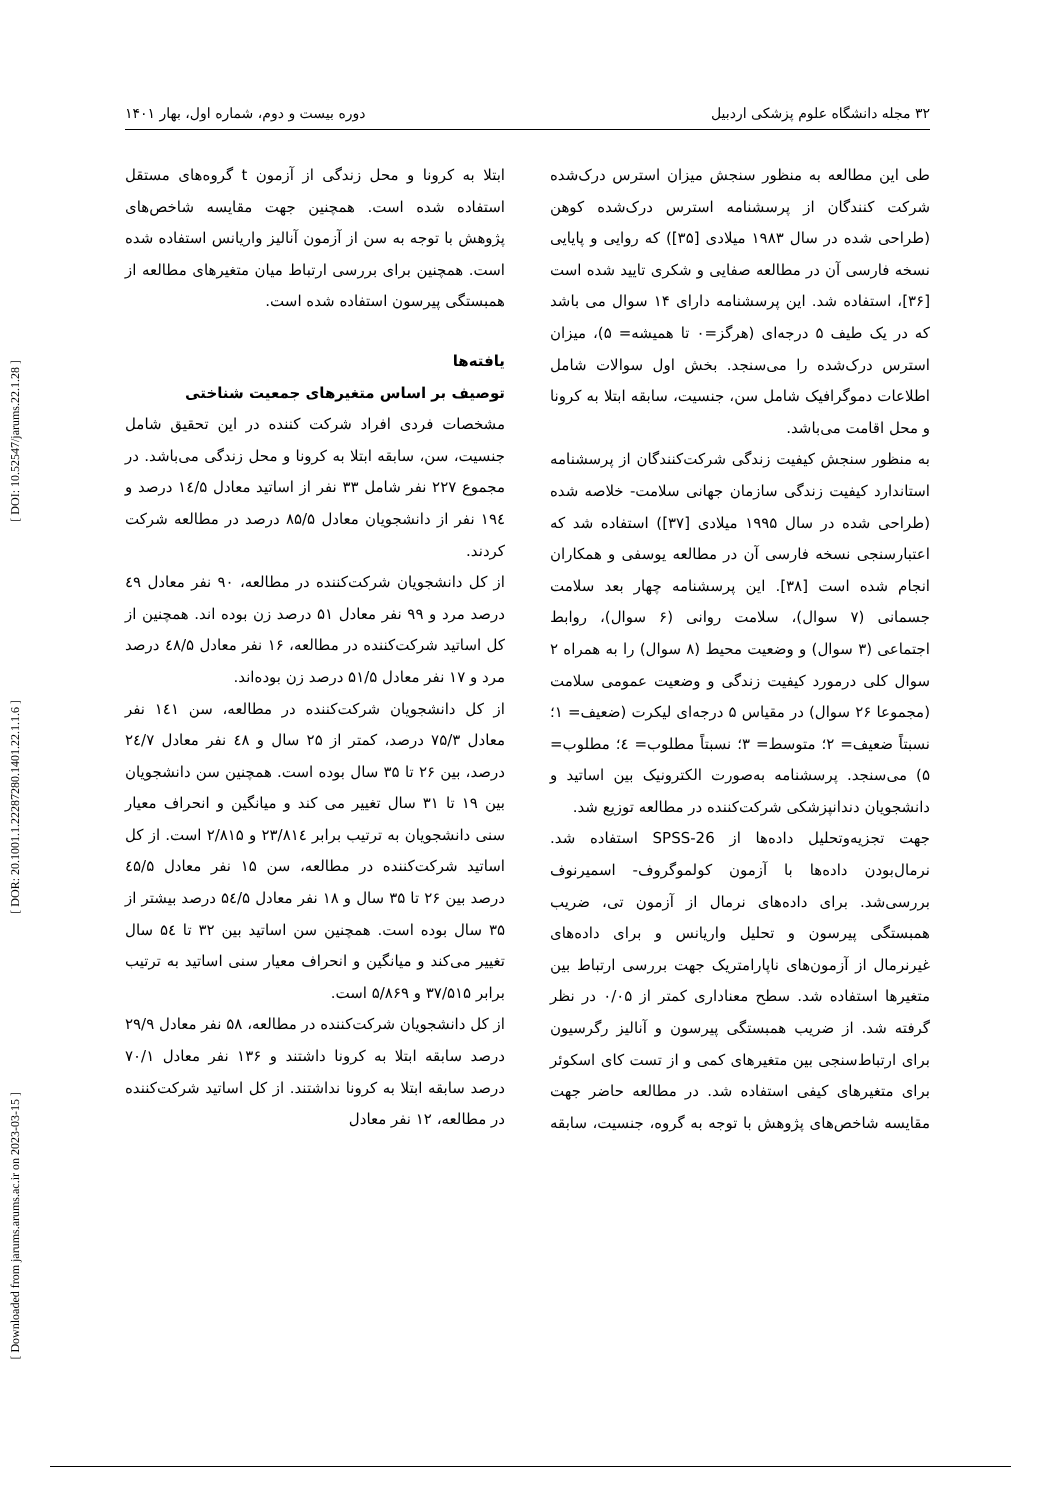[ DOI: 10.52547/jarums.22.1.28 ]
[ DOR: 20.1001.1.22287280.1401.22.1.1.6 ]
[ Downloaded from jarums.arums.ac.ir on 2023-03-15 ]
۳۲ مجله دانشگاه علوم پزشکی اردبیل دوره بیست و دوم، شماره اول، بهار ۱۴۰۱
طی این مطالعه به منظور سنجش میزان استرس درک‌شده شرکت کنندگان از پرسشنامه استرس درک‌شده کوهن (طراحی شده در سال ۱۹۸۳ میلادی [۳۵]) که روایی و پایایی نسخه فارسی آن در مطالعه صفایی و شکری تایید شده است [۳۶]، استفاده شد. این پرسشنامه دارای ۱۴ سوال می باشد که در یک طیف ۵ درجه‌ای (هرگز=۰ تا همیشه= ۵)، میزان استرس درک‌شده را می‌سنجد. بخش اول سوالات شامل اطلاعات دموگرافیک شامل سن، جنسیت، سابقه ابتلا به کرونا و محل اقامت می‌باشد.
به منظور سنجش کیفیت زندگی شرکت‌کنندگان از پرسشنامه استاندارد کیفیت زندگی سازمان جهانی سلامت- خلاصه شده (طراحی شده در سال ۱۹۹۵ میلادی [۳۷]) استفاده شد که اعتبارسنجی نسخه فارسی آن در مطالعه یوسفی و همکاران انجام شده است [۳۸]. این پرسشنامه چهار بعد سلامت جسمانی (۷ سوال)، سلامت روانی (۶ سوال)، روابط اجتماعی (۳ سوال) و وضعیت محیط (۸ سوال) را به همراه ۲ سوال کلی درمورد کیفیت زندگی و وضعیت عمومی سلامت (مجموعا ۲۶ سوال) در مقیاس ۵ درجه‌ای لیکرت (ضعیف= ۱؛ نسبتاً ضعیف= ۲؛ متوسط= ۳؛ نسبتاً مطلوب= ٤؛ مطلوب= ۵) می‌سنجد. پرسشنامه به‌صورت الکترونیک بین اساتید و دانشجویان دندانپزشکی شرکت‌کننده در مطالعه توزیع شد.
جهت تجزیه‌وتحلیل داده‌ها از SPSS-26 استفاده شد. نرمال‌بودن داده‌ها با آزمون کولموگروف- اسمیرنوف بررسی‌شد. برای داده‌های نرمال از آزمون تی، ضریب همبستگی پیرسون و تحلیل واریانس و برای داده‌های غیرنرمال از آزمون‌های ناپارامتریک جهت بررسی ارتباط بین متغیرها استفاده شد. سطح معناداری کمتر از ۰/۰۵ در نظر گرفته شد. از ضریب همبستگی پیرسون و آنالیز رگرسیون برای ارتباط‌سنجی بین متغیرهای کمی و از تست کای اسکوئر برای متغیرهای کیفی استفاده شد. در مطالعه حاضر جهت مقایسه شاخص‌های پژوهش با توجه به گروه، جنسیت، سابقه ابتلا به کرونا و محل زندگی از آزمون t گروه‌های مستقل استفاده شده است. همچنین جهت مقایسه شاخص‌های پژوهش با توجه به سن از آزمون آنالیز واریانس استفاده شده است. همچنین برای بررسی ارتباط میان متغیرهای مطالعه از همبستگی پیرسون استفاده شده است.
یافته‌ها
توصیف بر اساس متغیرهای جمعیت شناختی
مشخصات فردی افراد شرکت کننده در این تحقیق شامل جنسیت، سن، سابقه ابتلا به کرونا و محل زندگی می‌باشد. در مجموع ۲۲۷ نفر شامل ۳۳ نفر از اساتید معادل ۱٤/۵ درصد و ۱۹٤ نفر از دانشجویان معادل ۸۵/۵ درصد در مطالعه شرکت کردند.
از کل دانشجویان شرکت‌کننده در مطالعه، ۹۰ نفر معادل ٤۹ درصد مرد و ۹۹ نفر معادل ۵۱ درصد زن بوده اند. همچنین از کل اساتید شرکت‌کننده در مطالعه، ۱۶ نفر معادل ٤۸/۵ درصد مرد و ۱۷ نفر معادل ۵۱/۵ درصد زن بوده‌اند.
از کل دانشجویان شرکت‌کننده در مطالعه، سن ۱٤۱ نفر معادل ۷۵/۳ درصد، کمتر از ۲۵ سال و ٤۸ نفر معادل ۲٤/۷ درصد، بین ۲۶ تا ۳۵ سال بوده است. همچنین سن دانشجویان بین ۱۹ تا ۳۱ سال تغییر می کند و میانگین و انحراف معیار سنی دانشجویان به ترتیب برابر ۲۳/۸۱٤ و ۲/۸۱۵ است. از کل اساتید شرکت‌کننده در مطالعه، سن ۱۵ نفر معادل ٤۵/۵ درصد بین ۲۶ تا ۳۵ سال و ۱۸ نفر معادل ۵٤/۵ درصد بیشتر از ۳۵ سال بوده است. همچنین سن اساتید بین ۳۲ تا ۵٤ سال تغییر می‌کند و میانگین و انحراف معیار سنی اساتید به ترتیب برابر ۳۷/۵۱۵ و ۵/۸۶۹ است.
از کل دانشجویان شرکت‌کننده در مطالعه، ۵۸ نفر معادل ۲۹/۹ درصد سابقه ابتلا به کرونا داشتند و ۱۳۶ نفر معادل ۷۰/۱ درصد سابقه ابتلا به کرونا نداشتند. از کل اساتید شرکت‌کننده در مطالعه، ۱۲ نفر معادل